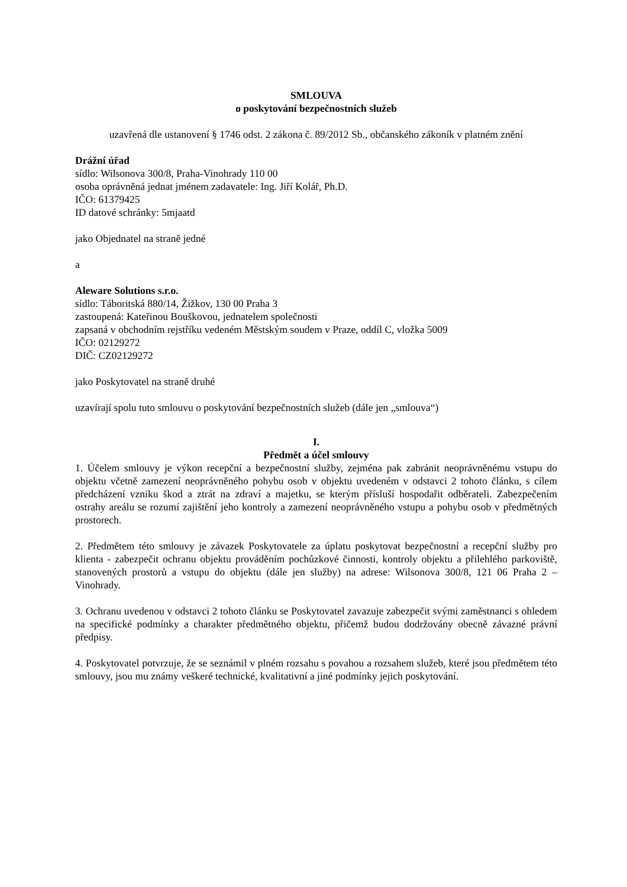SMLOUVA
o poskytování bezpečnostních služeb
uzavřená dle ustanovení § 1746 odst. 2 zákona č. 89/2012 Sb., občanského zákoník v platném znění
Drážní úřad
sídlo: Wilsonova 300/8, Praha-Vinohrady 110 00
osoba oprávněná jednat jménem zadavatele: Ing. Jiří Kolář, Ph.D.
IČO: 61379425
ID datové schránky: 5mjaatd
jako Objednatel na straně jedné
a
Aleware Solutions s.r.o.
sídlo: Táboritská 880/14, Žižkov, 130 00 Praha 3
zastoupená: Kateřinou Bouškovou, jednatelem společnosti
zapsaná v obchodním rejstříku vedeném Městským soudem v Praze, oddíl C, vložka 5009
IČO: 02129272
DIČ: CZ02129272
jako Poskytovatel na straně druhé
uzavírají spolu tuto smlouvu o poskytování bezpečnostních služeb (dále jen „smlouva“)
I.
Předmět a účel smlouvy
1. Účelem smlouvy je výkon recepční a bezpečnostní služby, zejména pak zabránit neoprávněnému vstupu do objektu včetně zamezení neoprávněného pohybu osob v objektu uvedeném v odstavci 2 tohoto článku, s cílem předcházení vzniku škod a ztrát na zdraví a majetku, se kterým přísluší hospodařit odběrateli. Zabezpečením ostrahy areálu se rozumí zajištění jeho kontroly a zamezení neoprávněného vstupu a pohybu osob v předmětných prostorech.
2. Předmětem této smlouvy je závazek Poskytovatele za úplatu poskytovat bezpečnostní a recepční služby pro klienta - zabezpečit ochranu objektu prováděním pochůzkové činnosti, kontroly objektu a přilehlého parkoviště, stanovených prostorů a vstupu do objektu (dále jen služby) na adrese: Wilsonova 300/8, 121 06 Praha 2 – Vinohrady.
3. Ochranu uvedenou v odstavci 2 tohoto článku se Poskytovatel zavazuje zabezpečit svými zaměstnanci s ohledem na specifické podmínky a charakter předmětného objektu, přičemž budou dodržovány obecně závazné právní předpisy.
4. Poskytovatel potvrzuje, že se seznámil v plném rozsahu s povahou a rozsahem služeb, které jsou předmětem této smlouvy, jsou mu známy veškeré technické, kvalitativní a jiné podmínky jejich poskytování.